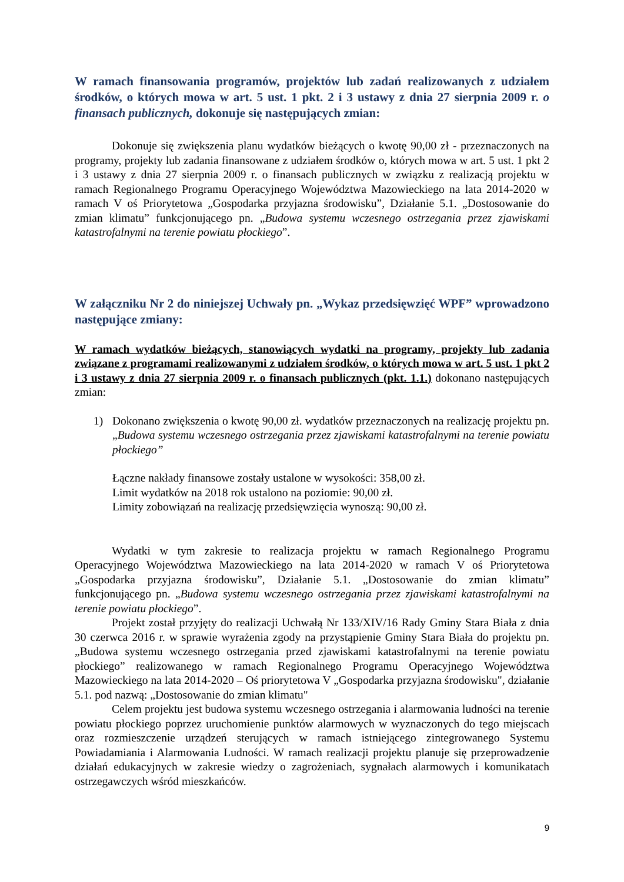W ramach finansowania programów, projektów lub zadań realizowanych z udziałem środków, o których mowa w art. 5 ust. 1 pkt. 2 i 3 ustawy z dnia 27 sierpnia 2009 r. o finansach publicznych, dokonuje się następujących zmian:
Dokonuje się zwiększenia planu wydatków bieżących o kwotę 90,00 zł - przeznaczonych na programy, projekty lub zadania finansowane z udziałem środków o, których mowa w art. 5 ust. 1 pkt 2 i 3 ustawy z dnia 27 sierpnia 2009 r. o finansach publicznych w związku z realizacją projektu w ramach Regionalnego Programu Operacyjnego Województwa Mazowieckiego na lata 2014-2020 w ramach V oś Priorytetowa „Gospodarka przyjazna środowisku”, Działanie 5.1. „Dostosowanie do zmian klimatu” funkcjonującego pn. „Budowa systemu wczesnego ostrzegania przez zjawiskami katastrofalnymi na terenie powiatu płockiego”.
W załączniku Nr 2 do niniejszej Uchwały pn. „Wykaz przedsięwzięć WPF” wprowadzono następujące zmiany:
W ramach wydatków bieżących, stanowiących wydatki na programy, projekty lub zadania związane z programami realizowanymi z udziałem środków, o których mowa w art. 5 ust. 1 pkt 2 i 3 ustawy z dnia 27 sierpnia 2009 r. o finansach publicznych (pkt. 1.1.) dokonano następujących zmian:
1) Dokonano zwiększenia o kwotę 90,00 zł. wydatków przeznaczonych na realizację projektu pn. „Budowa systemu wczesnego ostrzegania przez zjawiskami katastrofalnymi na terenie powiatu płockiego”
Łączne nakłady finansowe zostały ustalone w wysokości: 358,00 zł.
Limit wydatków na 2018 rok ustalono na poziomie: 90,00 zł.
Limity zobowiązań na realizację przedsięwzięcia wynoszą: 90,00 zł.
Wydatki w tym zakresie to realizacja projektu w ramach Regionalnego Programu Operacyjnego Województwa Mazowieckiego na lata 2014-2020 w ramach V oś Priorytetowa „Gospodarka przyjazna środowisku”, Działanie 5.1. „Dostosowanie do zmian klimatu” funkcjonującego pn. „Budowa systemu wczesnego ostrzegania przez zjawiskami katastrofalnymi na terenie powiatu płockiego”.
Projekt został przyjęty do realizacji Uchwałą Nr 133/XIV/16 Rady Gminy Stara Biała z dnia 30 czerwca 2016 r. w sprawie wyrażenia zgody na przystąpienie Gminy Stara Biała do projektu pn. „Budowa systemu wczesnego ostrzegania przed zjawiskami katastrofalnymi na terenie powiatu płockiego” realizowanego w ramach Regionalnego Programu Operacyjnego Województwa Mazowieckiego na lata 2014-2020 – Oś priorytetowa V „Gospodarka przyjazna środowisku", działanie 5.1. pod nazwą: „Dostosowanie do zmian klimatu"
Celem projektu jest budowa systemu wczesnego ostrzegania i alarmowania ludności na terenie powiatu płockiego poprzez uruchomienie punktów alarmowych w wyznaczonych do tego miejscach oraz rozmieszczenie urządzeń sterujących w ramach istniejącego zintegrowanego Systemu Powiadamiania i Alarmowania Ludności. W ramach realizacji projektu planuje się przeprowadzenie działań edukacyjnych w zakresie wiedzy o zagrożeniach, sygnałach alarmowych i komunikatach ostrzegawczych wśród mieszkańców.
9